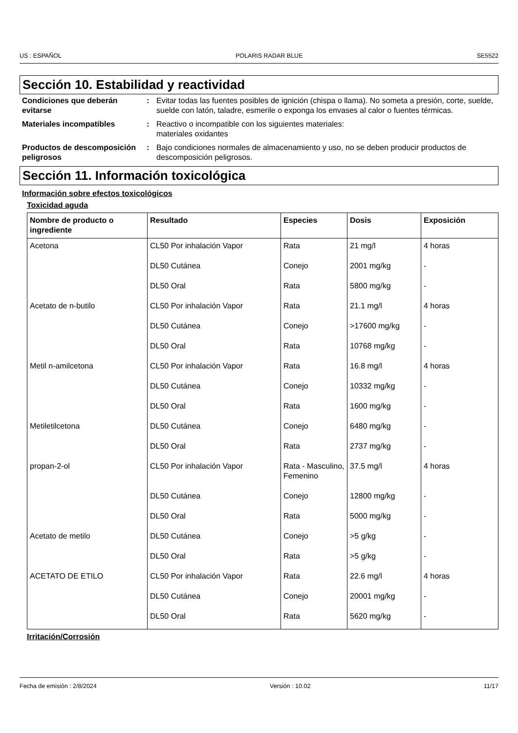US : ESPAÑOL POLARIS RADAR BLUE SE5522
Sección 10. Estabilidad y reactividad
Condiciones que deberán evitarse
: Evitar todas las fuentes posibles de ignición (chispa o llama). No someta a presión, corte, suelde, suelde con latón, taladre, esmerile o exponga los envases al calor o fuentes térmicas.
Materiales incompatibles : Reactivo o incompatible con los siguientes materiales:
materiales oxidantes
Productos de descomposición peligrosos
: Bajo condiciones normales de almacenamiento y uso, no se deben producir productos de descomposición peligrosos.
Sección 11. Información toxicológica
Información sobre efectos toxicológicos
Toxicidad aguda
| Nombre de producto o ingrediente | Resultado | Especies | Dosis | Exposición |
| --- | --- | --- | --- | --- |
| Acetona | CL50 Por inhalación Vapor | Rata | 21 mg/l | 4 horas |
| | DL50 Cutánea | Conejo | 2001 mg/kg | - |
| | DL50 Oral | Rata | 5800 mg/kg | - |
| Acetato de n-butilo | CL50 Por inhalación Vapor | Rata | 21.1 mg/l | 4 horas |
| | DL50 Cutánea | Conejo | >17600 mg/kg | - |
| | DL50 Oral | Rata | 10768 mg/kg | - |
| Metil n-amilcetona | CL50 Por inhalación Vapor | Rata | 16.8 mg/l | 4 horas |
| | DL50 Cutánea | Conejo | 10332 mg/kg | - |
| | DL50 Oral | Rata | 1600 mg/kg | - |
| Metiletilcetona | DL50 Cutánea | Conejo | 6480 mg/kg | - |
| | DL50 Oral | Rata | 2737 mg/kg | - |
| propan-2-ol | CL50 Por inhalación Vapor | Rata - Masculino, Femenino | 37.5 mg/l | 4 horas |
| | DL50 Cutánea | Conejo | 12800 mg/kg | - |
| | DL50 Oral | Rata | 5000 mg/kg | - |
| Acetato de metilo | DL50 Cutánea | Conejo | >5 g/kg | - |
| | DL50 Oral | Rata | >5 g/kg | - |
| ACETATO DE ETILO | CL50 Por inhalación Vapor | Rata | 22.6 mg/l | 4 horas |
| | DL50 Cutánea | Conejo | 20001 mg/kg | - |
| | DL50 Oral | Rata | 5620 mg/kg | - |
Irritación/Corrosión
Fecha de emisión : 2/8/2024 Versión : 10.02 11/17